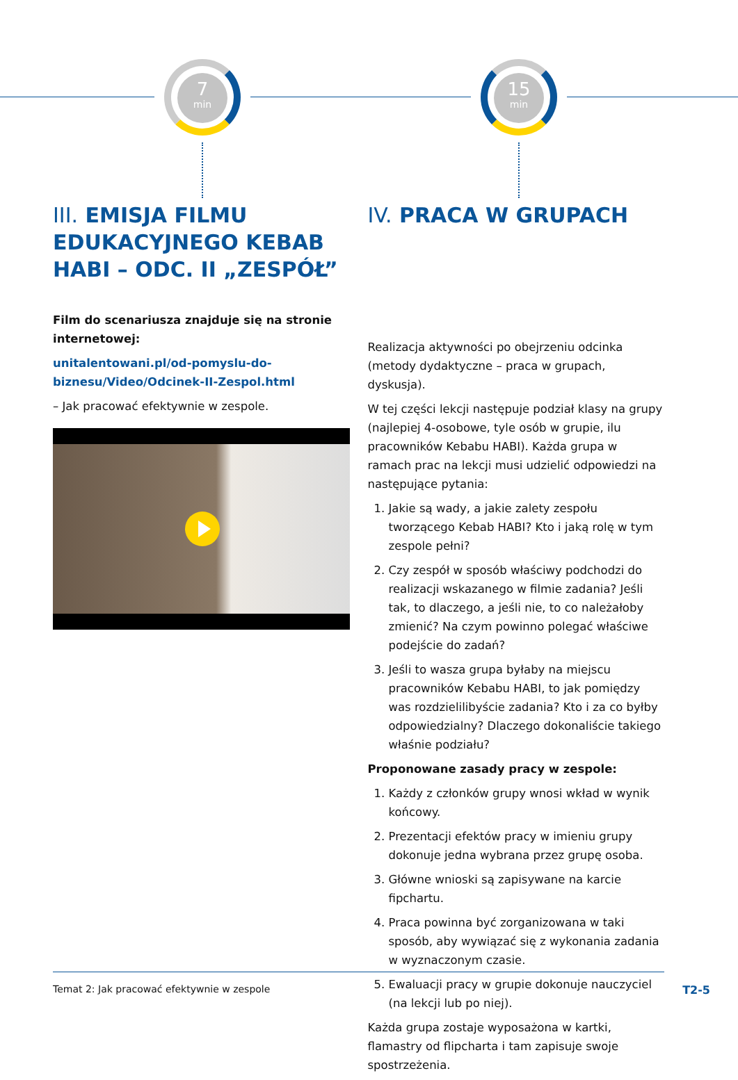7
min
15
min
III. EMISJA FILMU EDUKACYJNEGO KEBAB HABI – ODC. II „ZESPÓŁ”
Film do scenariusza znajduje się na stronie internetowej:
unitalentowani.pl/od-pomyslu-do-biznesu/Video/Odcinek-II-Zespol.html
– Jak pracować efektywnie w zespole.
IV. PRACA W GRUPACH
Realizacja aktywności po obejrzeniu odcinka (metody dydaktyczne – praca w grupach, dyskusja).
W tej części lekcji następuje podział klasy na grupy (najlepiej 4-osobowe, tyle osób w grupie, ilu pracowników Kebabu HABI). Każda grupa w ramach prac na lekcji musi udzielić odpowiedzi na następujące pytania:
1. Jakie są wady, a jakie zalety zespołu tworzącego Kebab HABI? Kto i jaką rolę w tym zespole pełni?
2. Czy zespół w sposób właściwy podchodzi do realizacji wskazanego w filmie zadania? Jeśli tak, to dlaczego, a jeśli nie, to co należałoby zmienić? Na czym powinno polegać właściwe podejście do zadań?
3. Jeśli to wasza grupa byłaby na miejscu pracowników Kebabu HABI, to jak pomiędzy was rozdzielilibyście zadania? Kto i za co byłby odpowiedzialny? Dlaczego dokonaliście takiego właśnie podziału?
Proponowane zasady pracy w zespole:
1. Każdy z członków grupy wnosi wkład w wynik końcowy.
2. Prezentacji efektów pracy w imieniu grupy dokonuje jedna wybrana przez grupę osoba.
3. Główne wnioski są zapisywane na karcie fipchartu.
4. Praca powinna być zorganizowana w taki sposób, aby wywiązać się z wykonania zadania w wyznaczonym czasie.
5. Ewaluacji pracy w grupie dokonuje nauczyciel (na lekcji lub po niej).
Każda grupa zostaje wyposażona w kartki, flamastry od flipcharta i tam zapisuje swoje spostrzeżenia.
Temat 2: Jak pracować efektywnie w zespole T2-5